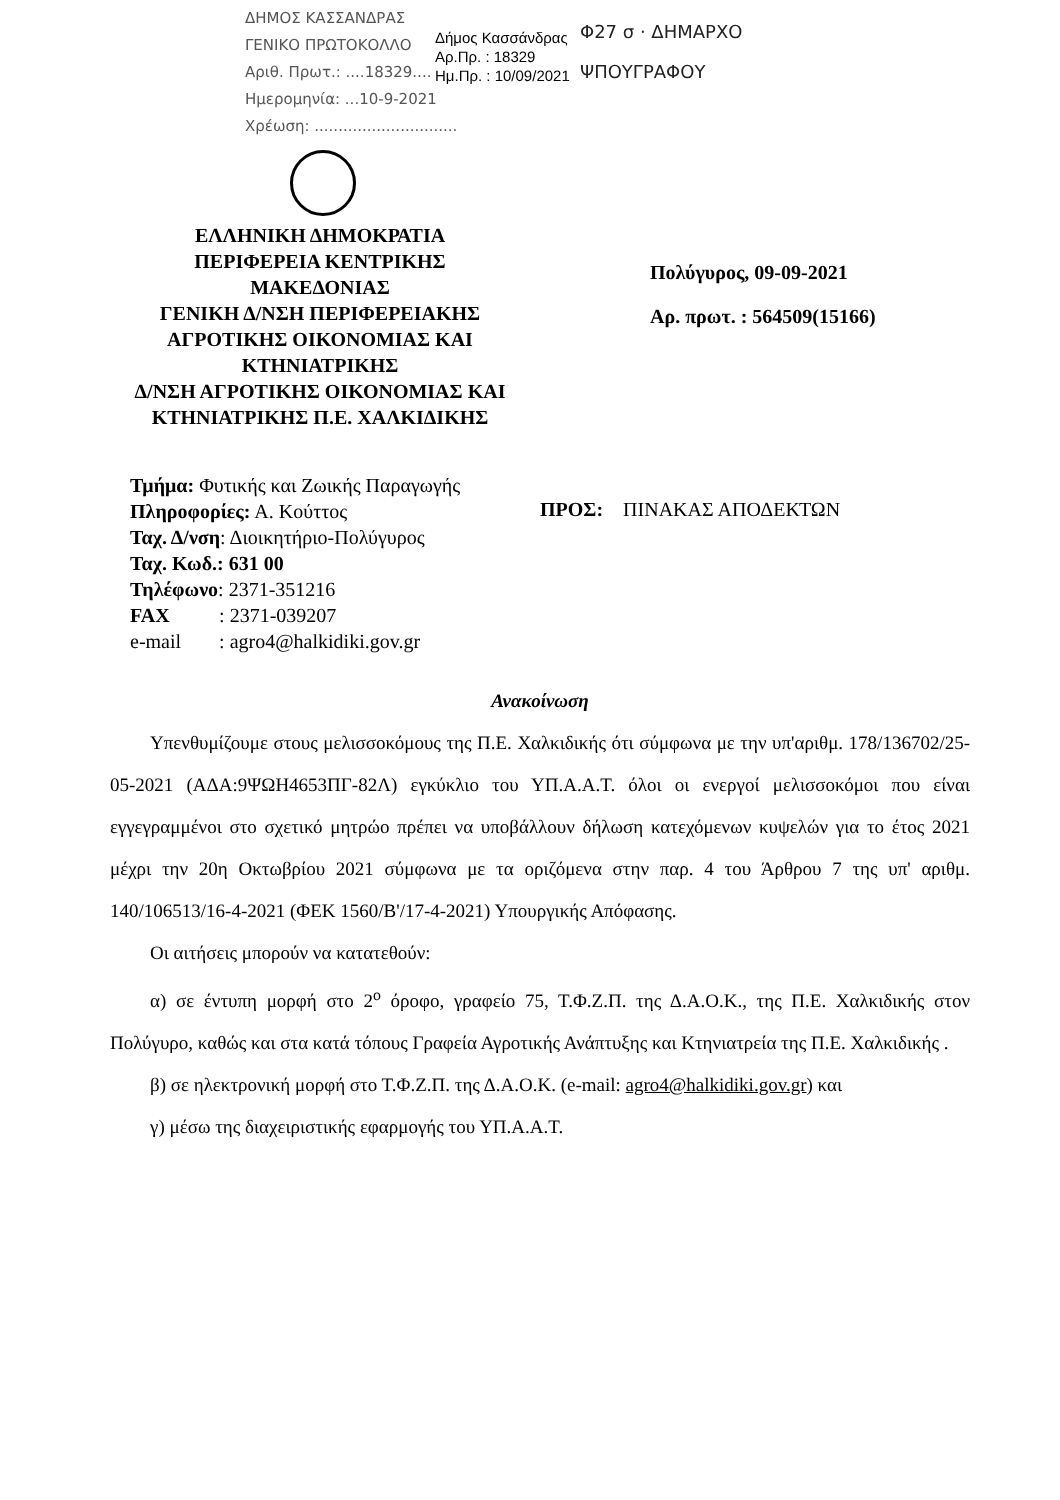ΔΗΜΟΣ ΚΑΣΣΑΝΔΡΑΣ
ΓΕΝΙΚΟ ΠΡΩΤΟΚΟΛΛΟ
Αριθ. Πρωτ.: ....18329....
Ημερομηνία: ...10-9-2021
Χρέωση: ..............................
Δήμος Κασσάνδρας
Αρ.Πρ. : 18329
Ημ.Πρ. : 10/09/2021
Φ27 σ · ΔΗΜΑΡΧΟ
ΨΠΟΥΓΡΑΦΟΥ
ΕΛΛΗΝΙΚΗ ΔΗΜΟΚΡΑΤΙΑ
ΠΕΡΙΦΕΡΕΙΑ ΚΕΝΤΡΙΚΗΣ ΜΑΚΕΔΟΝΙΑΣ
ΓΕΝΙΚΗ Δ/ΝΣΗ ΠΕΡΙΦΕΡΕΙΑΚΗΣ ΑΓΡΟΤΙΚΗΣ ΟΙΚΟΝΟΜΙΑΣ ΚΑΙ ΚΤΗΝΙΑΤΡΙΚΗΣ
Δ/ΝΣΗ ΑΓΡΟΤΙΚΗΣ ΟΙΚΟΝΟΜΙΑΣ ΚΑΙ ΚΤΗΝΙΑΤΡΙΚΗΣ Π.Ε. ΧΑΛΚΙΔΙΚΗΣ
Πολύγυρος, 09-09-2021
Αρ. πρωτ. : 564509(15166)
Τμήμα: Φυτικής και Ζωικής Παραγωγής
Πληροφορίες: Α. Κούττος
Ταχ. Δ/νση: Διοικητήριο-Πολύγυρος
Ταχ. Κωδ.: 631 00
Τηλέφωνο: 2371-351216
| FAX | : 2371-039207 |
| e-mail | : agro4@halkidiki.gov.gr |
ΠΡΟΣ: ΠΙΝΑΚΑΣ ΑΠΟΔΕΚΤΩΝ
Ανακοίνωση
Υπενθυμίζουμε στους μελισσοκόμους της Π.Ε. Χαλκιδικής ότι σύμφωνα με την υπ'αριθμ. 178/136702/25-05-2021 (ΑΔΑ:9ΨΩΗ4653ΠΓ-82Λ) εγκύκλιο του ΥΠ.Α.Α.Τ. όλοι οι ενεργοί μελισσοκόμοι που είναι εγγεγραμμένοι στο σχετικό μητρώο πρέπει να υποβάλλουν δήλωση κατεχόμενων κυψελών για το έτος 2021 μέχρι την 20η Οκτωβρίου 2021 σύμφωνα με τα οριζόμενα στην παρ. 4 του Άρθρου 7 της υπ' αριθμ. 140/106513/16-4-2021 (ΦΕΚ 1560/Β'/17-4-2021) Υπουργικής Απόφασης.
Οι αιτήσεις μπορούν να κατατεθούν:
α) σε έντυπη μορφή στο 2<sup>ο</sup> όροφο, γραφείο 75, Τ.Φ.Ζ.Π. της Δ.Α.Ο.Κ., της Π.Ε. Χαλκιδικής στον Πολύγυρο, καθώς και στα κατά τόπους Γραφεία Αγροτικής Ανάπτυξης και Κτηνιατρεία της Π.Ε. Χαλκιδικής .
β) σε ηλεκτρονική μορφή στο Τ.Φ.Ζ.Π. της Δ.Α.Ο.Κ. (e-mail: agro4@halkidiki.gov.gr) και
γ) μέσω της διαχειριστικής εφαρμογής του ΥΠ.Α.Α.Τ.